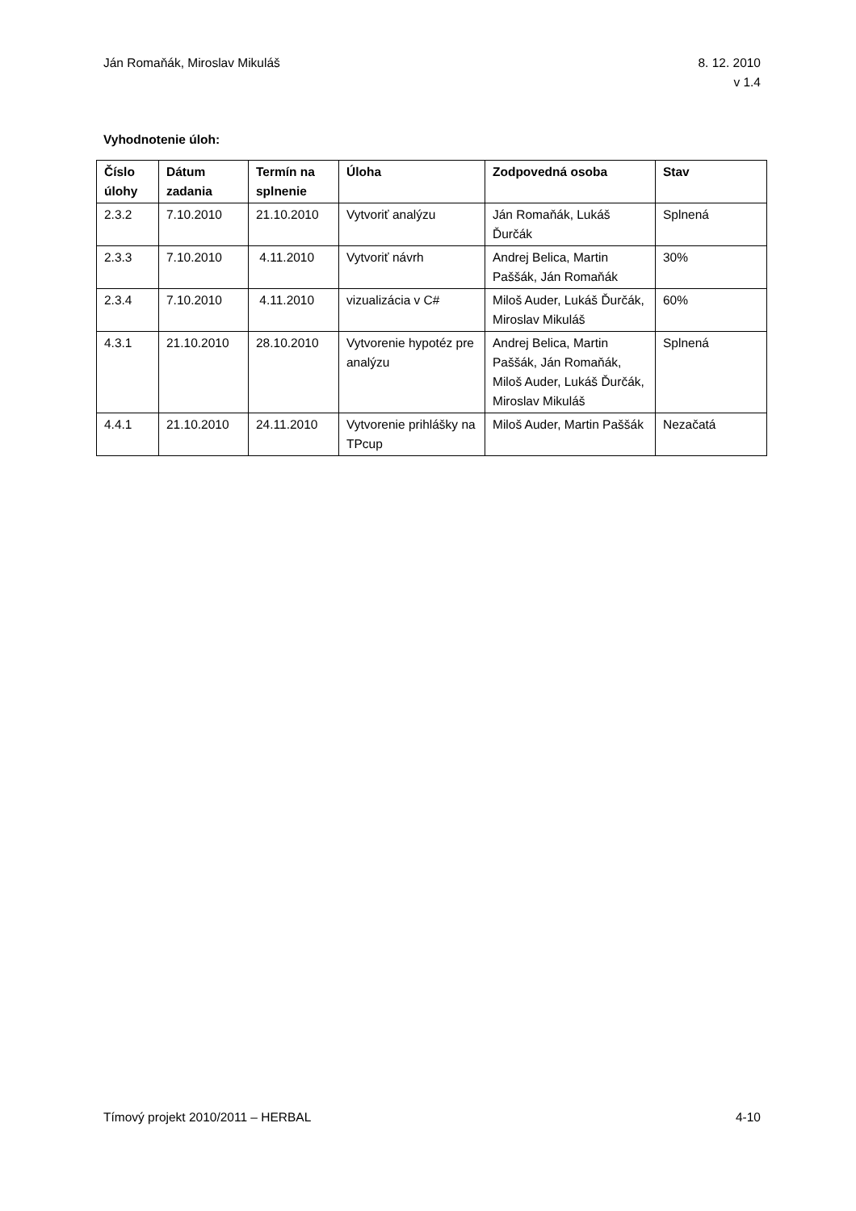Ján Romaňák, Miroslav Mikuláš 8. 12. 2010
v 1.4
Vyhodnotenie úloh:
| Číslo úlohy | Dátum zadania | Termín na splnenie | Úloha | Zodpovedná osoba | Stav |
| --- | --- | --- | --- | --- | --- |
| 2.3.2 | 7.10.2010 | 21.10.2010 | Vytvoriť analýzu | Ján Romaňák, Lukáš Ďurčák | Splnená |
| 2.3.3 | 7.10.2010 | 4.11.2010 | Vytvoriť návrh | Andrej Belica, Martin Paššák, Ján Romaňák | 30% |
| 2.3.4 | 7.10.2010 | 4.11.2010 | vizualizácia v C# | Miloš Auder, Lukáš Ďurčák, Miroslav Mikuláš | 60% |
| 4.3.1 | 21.10.2010 | 28.10.2010 | Vytvorenie hypotéz pre analýzu | Andrej Belica, Martin Paššák, Ján Romaňák, Miloš Auder, Lukáš Ďurčák, Miroslav Mikuláš | Splnená |
| 4.4.1 | 21.10.2010 | 24.11.2010 | Vytvorenie prihlášky na TPcup | Miloš Auder, Martin Paššák | Nezačatá |
Tímový projekt 2010/2011 – HERBAL
4-10